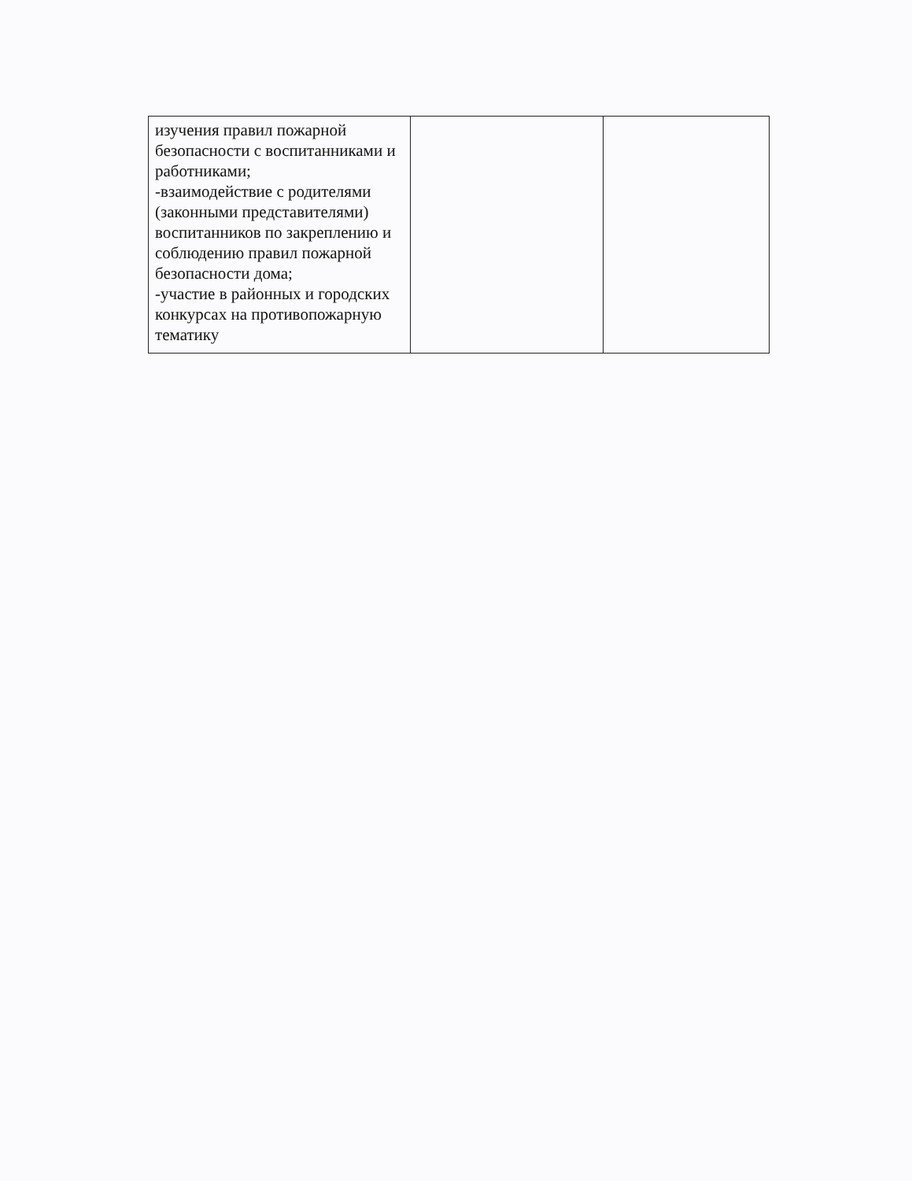| изучения правил пожарной безопасности с воспитанниками и работниками; -взаимодействие с родителями (законными представителями) воспитанников по закреплению и соблюдению правил пожарной безопасности дома; -участие в районных и городских конкурсах на противопожарную тематику | | |